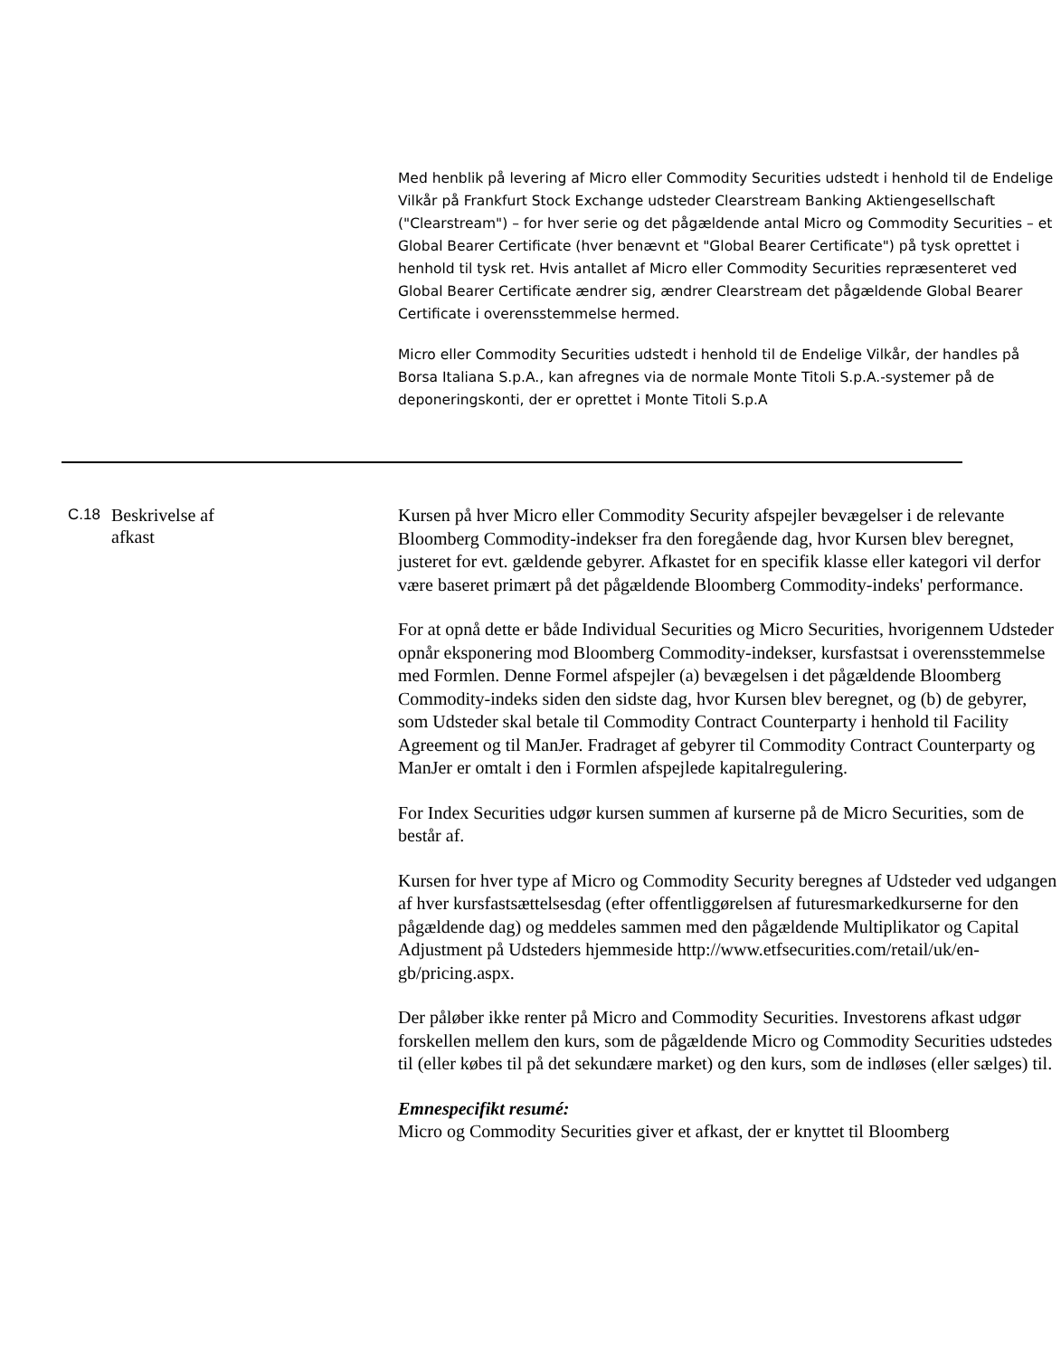Med henblik på levering af Micro eller Commodity Securities udstedt i henhold til de Endelige Vilkår på Frankfurt Stock Exchange udsteder Clearstream Banking Aktiengesellschaft ("Clearstream") – for hver serie og det pågældende antal Micro og Commodity Securities – et Global Bearer Certificate (hver benævnt et "Global Bearer Certificate") på tysk oprettet i henhold til tysk ret. Hvis antallet af Micro eller Commodity Securities repræsenteret ved Global Bearer Certificate ændrer sig, ændrer Clearstream det pågældende Global Bearer Certificate i overensstemmelse hermed.
Micro eller Commodity Securities udstedt i henhold til de Endelige Vilkår, der handles på Borsa Italiana S.p.A., kan afregnes via de normale Monte Titoli S.p.A.-systemer på de deponeringskonti, der er oprettet i Monte Titoli S.p.A
C.18
Beskrivelse af
afkast
Kursen på hver Micro eller Commodity Security afspejler bevægelser i de relevante Bloomberg Commodity-indekser fra den foregående dag, hvor Kursen blev beregnet, justeret for evt. gældende gebyrer. Afkastet for en specifik klasse eller kategori vil derfor være baseret primært på det pågældende Bloomberg Commodity-indeks' performance.
For at opnå dette er både Individual Securities og Micro Securities, hvorigennem Udsteder opnår eksponering mod Bloomberg Commodity-indekser, kursfastsat i overensstemmelse med Formlen. Denne Formel afspejler (a) bevægelsen i det pågældende Bloomberg Commodity-indeks siden den sidste dag, hvor Kursen blev beregnet, og (b) de gebyrer, som Udsteder skal betale til Commodity Contract Counterparty i henhold til Facility Agreement og til ManJer. Fradraget af gebyrer til Commodity Contract Counterparty og ManJer er omtalt i den i Formlen afspejlede kapitalregulering.
For Index Securities udgør kursen summen af kurserne på de Micro Securities, som de består af.
Kursen for hver type af Micro og Commodity Security beregnes af Udsteder ved udgangen af hver kursfastsættelsesdag (efter offentliggørelsen af futuresmarkedkurserne for den pågældende dag) og meddeles sammen med den pågældende Multiplikator og Capital Adjustment på Udsteders hjemmeside http://www.etfsecurities.com/retail/uk/en-gb/pricing.aspx.
Der påløber ikke renter på Micro and Commodity Securities. Investorens afkast udgør forskellen mellem den kurs, som de pågældende Micro og Commodity Securities udstedes til (eller købes til på det sekundære market) og den kurs, som de indløses (eller sælges) til.
Emnespecifikt resumé:
Micro og Commodity Securities giver et afkast, der er knyttet til Bloomberg